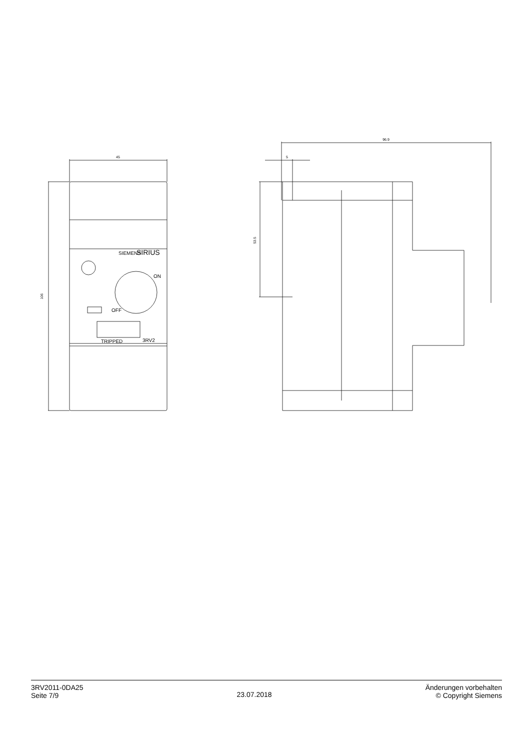45
106
5
96.9
53.5
SIEMENS
SIRIUS
ON
OFF
TRIPPED
3RV2
3RV2011-0DA25
Seite 7/9
23.07.2018
Änderungen vorbehalten
© Copyright Siemens